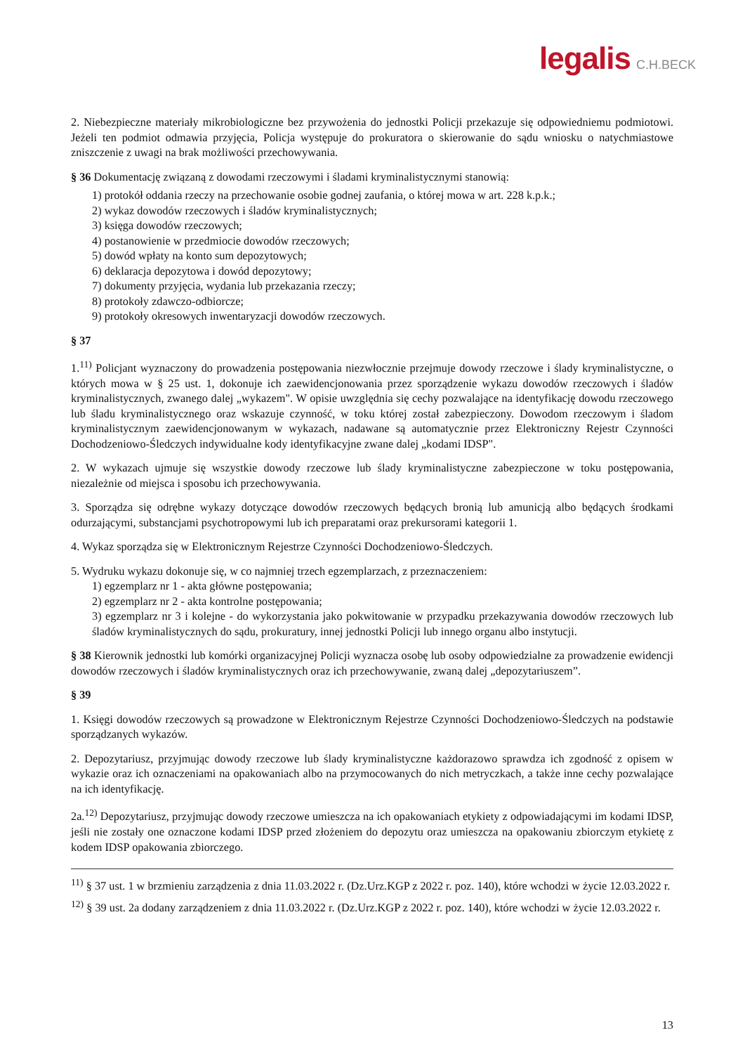legalis C.H.BECK
2. Niebezpieczne materiały mikrobiologiczne bez przywożenia do jednostki Policji przekazuje się odpowiedniemu podmiotowi. Jeżeli ten podmiot odmawia przyjęcia, Policja występuje do prokuratora o skierowanie do sądu wniosku o natychmiastowe zniszczenie z uwagi na brak możliwości przechowywania.
§ 36 Dokumentację związaną z dowodami rzeczowymi i śladami kryminalistycznymi stanowią:
1) protokół oddania rzeczy na przechowanie osobie godnej zaufania, o której mowa w art. 228 k.p.k.;
2) wykaz dowodów rzeczowych i śladów kryminalistycznych;
3) księga dowodów rzeczowych;
4) postanowienie w przedmiocie dowodów rzeczowych;
5) dowód wpłaty na konto sum depozytowych;
6) deklaracja depozytowa i dowód depozytowy;
7) dokumenty przyjęcia, wydania lub przekazania rzeczy;
8) protokoły zdawczo-odbiorcze;
9) protokoły okresowych inwentaryzacji dowodów rzeczowych.
§ 37
1.<sup>11)</sup> Policjant wyznaczony do prowadzenia postępowania niezwłocznie przejmuje dowody rzeczowe i ślady kryminalistyczne, o których mowa w § 25 ust. 1, dokonuje ich zaewidencjonowania przez sporządzenie wykazu dowodów rzeczowych i śladów kryminalistycznych, zwanego dalej „wykazem". W opisie uwzględnia się cechy pozwalające na identyfikację dowodu rzeczowego lub śladu kryminalistycznego oraz wskazuje czynność, w toku której został zabezpieczony. Dowodom rzeczowym i śladom kryminalistycznym zaewidencjonowanym w wykazach, nadawane są automatycznie przez Elektroniczny Rejestr Czynności Dochodzeniowo-Śledczych indywidualne kody identyfikacyjne zwane dalej „kodami IDSP".
2. W wykazach ujmuje się wszystkie dowody rzeczowe lub ślady kryminalistyczne zabezpieczone w toku postępowania, niezależnie od miejsca i sposobu ich przechowywania.
3. Sporządza się odrębne wykazy dotyczące dowodów rzeczowych będących bronią lub amunicją albo będących środkami odurzającymi, substancjami psychotropowymi lub ich preparatami oraz prekursorami kategorii 1.
4. Wykaz sporządza się w Elektronicznym Rejestrze Czynności Dochodzeniowo-Śledczych.
5. Wydruku wykazu dokonuje się, w co najmniej trzech egzemplarzach, z przeznaczeniem:
1) egzemplarz nr 1 - akta główne postępowania;
2) egzemplarz nr 2 - akta kontrolne postępowania;
3) egzemplarz nr 3 i kolejne - do wykorzystania jako pokwitowanie w przypadku przekazywania dowodów rzeczowych lub śladów kryminalistycznych do sądu, prokuratury, innej jednostki Policji lub innego organu albo instytucji.
§ 38 Kierownik jednostki lub komórki organizacyjnej Policji wyznacza osobę lub osoby odpowiedzialne za prowadzenie ewidencji dowodów rzeczowych i śladów kryminalistycznych oraz ich przechowywanie, zwaną dalej „depozytariuszem”.
§ 39
1. Księgi dowodów rzeczowych są prowadzone w Elektronicznym Rejestrze Czynności Dochodzeniowo-Śledczych na podstawie sporządzanych wykazów.
2. Depozytariusz, przyjmując dowody rzeczowe lub ślady kryminalistyczne każdorazowo sprawdza ich zgodność z opisem w wykazie oraz ich oznaczeniami na opakowaniach albo na przymocowanych do nich metryczkach, a także inne cechy pozwalające na ich identyfikację.
2a.<sup>12)</sup> Depozytariusz, przyjmując dowody rzeczowe umieszcza na ich opakowaniach etykiety z odpowiadającymi im kodami IDSP, jeśli nie zostały one oznaczone kodami IDSP przed złożeniem do depozytu oraz umieszcza na opakowaniu zbiorczym etykietę z kodem IDSP opakowania zbiorczego.
<sup>11)</sup> § 37 ust. 1 w brzmieniu zarządzenia z dnia 11.03.2022 r. (Dz.Urz.KGP z 2022 r. poz. 140), które wchodzi w życie 12.03.2022 r.
<sup>12)</sup> § 39 ust. 2a dodany zarządzeniem z dnia 11.03.2022 r. (Dz.Urz.KGP z 2022 r. poz. 140), które wchodzi w życie 12.03.2022 r.
13